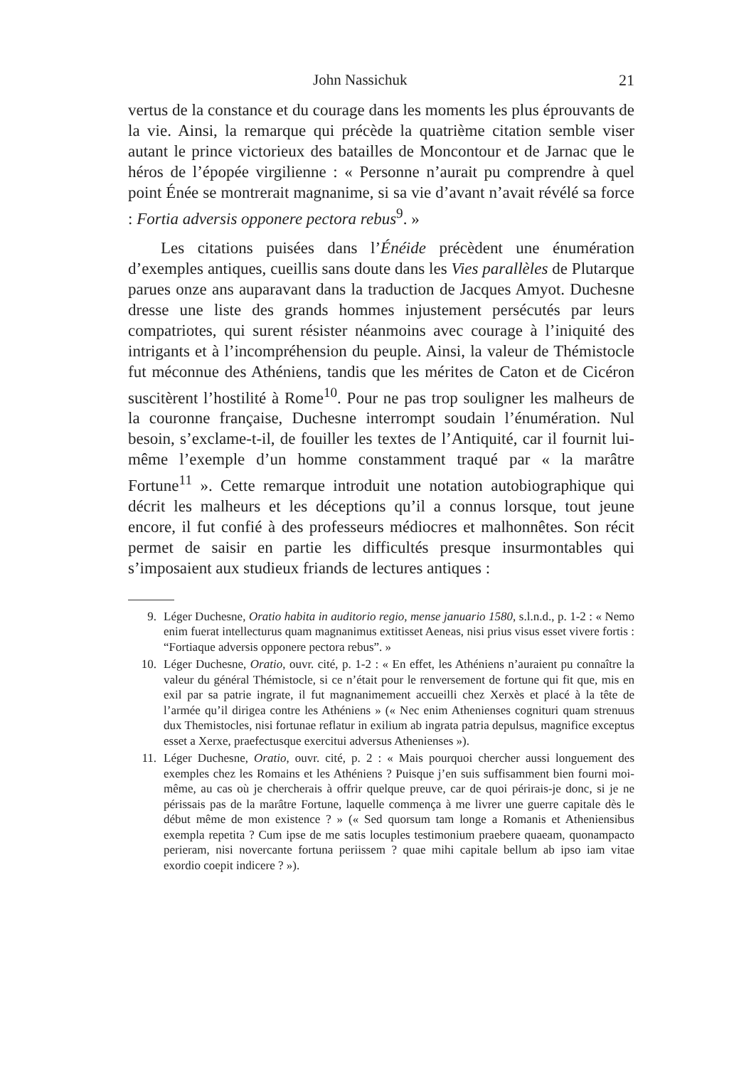John Nassichuk 21
vertus de la constance et du courage dans les moments les plus éprouvants de la vie. Ainsi, la remarque qui précède la quatrième citation semble viser autant le prince victorieux des batailles de Moncontour et de Jarnac que le héros de l’épopée virgilienne : « Personne n’aurait pu comprendre à quel point Énée se montrerait magnanime, si sa vie d’avant n’avait révélé sa force : Fortia adversis opponere pectora rebus<sup>9</sup>. »
Les citations puisées dans l’Énéide précèdent une énumération d’exemples antiques, cueillis sans doute dans les Vies parallèles de Plutarque parues onze ans auparavant dans la traduction de Jacques Amyot. Duchesne dresse une liste des grands hommes injustement persécutés par leurs compatriotes, qui surent résister néanmoins avec courage à l’iniquité des intrigants et à l’incompréhension du peuple. Ainsi, la valeur de Thémistocle fut méconnue des Athéniens, tandis que les mérites de Caton et de Cicéron suscitèrent l’hostilité à Rome<sup>10</sup>. Pour ne pas trop souligner les malheurs de la couronne française, Duchesne interrompt soudain l’énumération. Nul besoin, s’exclame-t-il, de fouiller les textes de l’Antiquité, car il fournit lui-même l’exemple d’un homme constamment traqué par « la marâtre Fortune<sup>11</sup> ». Cette remarque introduit une notation autobiographique qui décrit les malheurs et les déceptions qu’il a connus lorsque, tout jeune encore, il fut confié à des professeurs médiocres et malhonnêtes. Son récit permet de saisir en partie les difficultés presque insurmontables qui s’imposaient aux studieux friands de lectures antiques :
9. Léger Duchesne, Oratio habita in auditorio regio, mense januario 1580, s.l.n.d., p. 1-2 : « Nemo enim fuerat intellecturus quam magnanimus extitisset Aeneas, nisi prius visus esset vivere fortis : “Fortiaque adversis opponere pectora rebus”. »
10. Léger Duchesne, Oratio, ouvr. cité, p. 1-2 : « En effet, les Athéniens n’auraient pu connaître la valeur du général Thémistocle, si ce n’était pour le renversement de fortune qui fit que, mis en exil par sa patrie ingrate, il fut magnanimement accueilli chez Xerxès et placé à la tête de l’armée qu’il dirigea contre les Athéniens » (« Nec enim Athenienses cognituri quam strenuus dux Themistocles, nisi fortunae reflatur in exilium ab ingrata patria depulsus, magnifice exceptus esset a Xerxe, praefectusque exercitui adversus Athenienses »).
11. Léger Duchesne, Oratio, ouvr. cité, p. 2 : « Mais pourquoi chercher aussi longuement des exemples chez les Romains et les Athéniens ? Puisque j’en suis suffisamment bien fourni moi-même, au cas où je chercherais à offrir quelque preuve, car de quoi périrais-je donc, si je ne périssais pas de la marâtre Fortune, laquelle commença à me livrer une guerre capitale dès le début même de mon existence ? » (« Sed quorsum tam longe a Romanis et Atheniensibus exempla repetita ? Cum ipse de me satis locuples testimonium praebere quaeam, quonampacto perieram, nisi novercante fortuna periissem ? quae mihi capitale bellum ab ipso iam vitae exordio coepit indicere ? »).